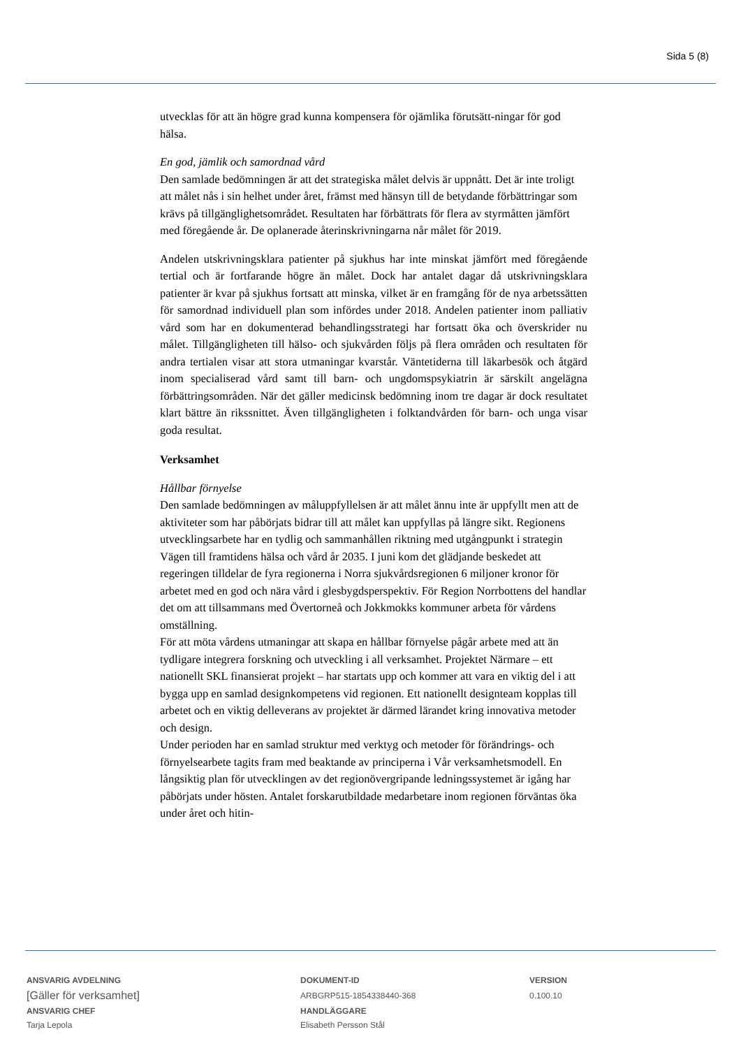Sida 5 (8)
utvecklas för att än högre grad kunna kompensera för ojämlika förutsätt-ningar för god hälsa.
En god, jämlik och samordnad vård
Den samlade bedömningen är att det strategiska målet delvis är uppnått. Det är inte troligt att målet nås i sin helhet under året, främst med hänsyn till de betydande förbättringar som krävs på tillgänglighetsområdet. Resultaten har förbättrats för flera av styrmåtten jämfört med föregående år. De oplanerade återinskrivningarna når målet för 2019.
Andelen utskrivningsklara patienter på sjukhus har inte minskat jämfört med föregående tertial och är fortfarande högre än målet. Dock har antalet dagar då utskrivningsklara patienter är kvar på sjukhus fortsatt att minska, vilket är en framgång för de nya arbetssätten för samordnad individuell plan som infördes under 2018. Andelen patienter inom palliativ vård som har en dokumenterad behandlingsstrategi har fortsatt öka och överskrider nu målet. Tillgängligheten till hälso- och sjukvården följs på flera områden och resultaten för andra tertialen visar att stora utmaningar kvarstår. Väntetiderna till läkarbesök och åtgärd inom specialiserad vård samt till barn- och ungdomspsykiatrin är särskilt angelägna förbättringsområden. När det gäller medicinsk bedömning inom tre dagar är dock resultatet klart bättre än rikssnittet. Även tillgängligheten i folktandvården för barn- och unga visar goda resultat.
Verksamhet
Hållbar förnyelse
Den samlade bedömningen av måluppfyllelsen är att målet ännu inte är uppfyllt men att de aktiviteter som har påbörjats bidrar till att målet kan uppfyllas på längre sikt. Regionens utvecklingsarbete har en tydlig och sammanhållen riktning med utgångpunkt i strategin Vägen till framtidens hälsa och vård år 2035. I juni kom det glädjande beskedet att regeringen tilldelar de fyra regionerna i Norra sjukvårdsregionen 6 miljoner kronor för arbetet med en god och nära vård i glesbygdsperspektiv. För Region Norrbottens del handlar det om att tillsammans med Övertorneå och Jokkmokks kommuner arbeta för vårdens omställning.
För att möta vårdens utmaningar att skapa en hållbar förnyelse pågår arbete med att än tydligare integrera forskning och utveckling i all verksamhet. Projektet Närmare – ett nationellt SKL finansierat projekt – har startats upp och kommer att vara en viktig del i att bygga upp en samlad designkompetens vid regionen. Ett nationellt designteam kopplas till arbetet och en viktig delleverans av projektet är därmed lärandet kring innovativa metoder och design.
Under perioden har en samlad struktur med verktyg och metoder för förändrings- och förnyelsearbete tagits fram med beaktande av principerna i Vår verksamhetsmodell. En långsiktig plan för utvecklingen av det regionövergripande ledningssystemet är igång har påbörjats under hösten. Antalet forskarutbildade medarbetare inom regionen förväntas öka under året och hitin-
ANSVARIG AVDELNING
[Gäller för verksamhet]
ANSVARIG CHEF
Tarja Lepola
DOKUMENT-ID
ARBGRP515-1854338440-368
HANDLÄGGARE
Elisabeth Persson Stål
VERSION
0.100.10